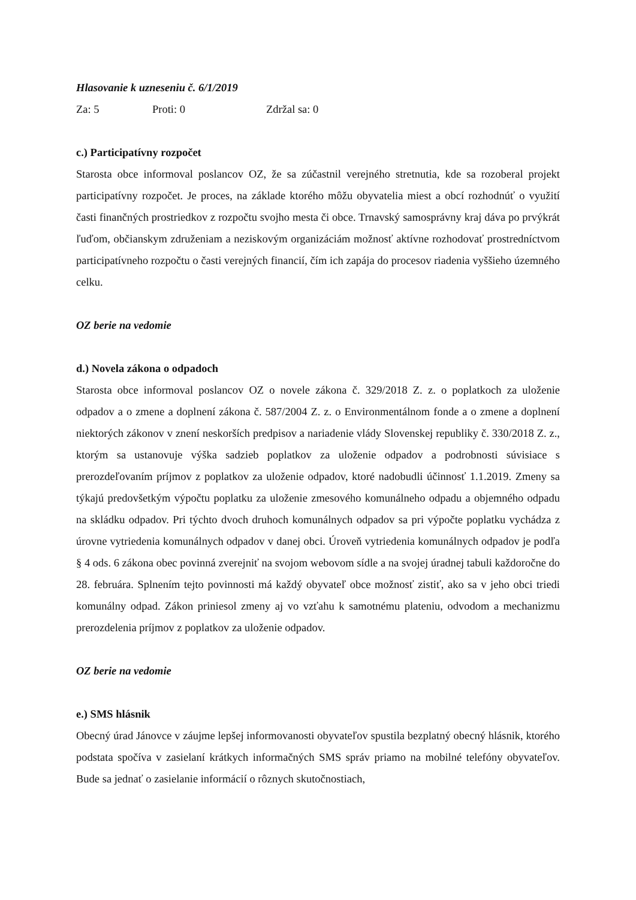Hlasovanie k uzneseniu č. 6/1/2019
Za: 5 Proti: 0 Zdržal sa: 0
c.) Participatívny rozpočet
Starosta obce informoval poslancov OZ, že sa zúčastnil verejného stretnutia, kde sa rozoberal projekt participatívny rozpočet. Je proces, na základe ktorého môžu obyvatelia miest a obcí rozhodnúť o využití časti finančných prostriedkov z rozpočtu svojho mesta či obce. Trnavský samosprávny kraj dáva po prvýkrát ľuďom, občianskym združeniam a neziskovým organizáciám možnosť aktívne rozhodovať prostredníctvom participatívneho rozpočtu o časti verejných financií, čím ich zapája do procesov riadenia vyššieho územného celku.
OZ berie na vedomie
d.) Novela zákona o odpadoch
Starosta obce informoval poslancov OZ o novele zákona č. 329/2018 Z. z. o poplatkoch za uloženie odpadov a o zmene a doplnení zákona č. 587/2004 Z. z. o Environmentálnom fonde a o zmene a doplnení niektorých zákonov v znení neskorších predpisov a nariadenie vlády Slovenskej republiky č. 330/2018 Z. z., ktorým sa ustanovuje výška sadzieb poplatkov za uloženie odpadov a podrobnosti súvisiace s prerozdeľovaním príjmov z poplatkov za uloženie odpadov, ktoré nadobudli účinnosť 1.1.2019. Zmeny sa týkajú predovšetkým výpočtu poplatku za uloženie zmesového komunálneho odpadu a objemného odpadu na skládku odpadov. Pri týchto dvoch druhoch komunálnych odpadov sa pri výpočte poplatku vychádza z úrovne vytriedenia komunálnych odpadov v danej obci. Úroveň vytriedenia komunálnych odpadov je podľa § 4 ods. 6 zákona obec povinná zverejniť na svojom webovom sídle a na svojej úradnej tabuli každoročne do 28. februára. Splnením tejto povinnosti má každý obyvateľ obce možnosť zistiť, ako sa v jeho obci triedi komunálny odpad. Zákon priniesol zmeny aj vo vzťahu k samotnému plateniu, odvodom a mechanizmu prerozdelenia príjmov z poplatkov za uloženie odpadov.
OZ berie na vedomie
e.) SMS hlásnik
Obecný úrad Jánovce v záujme lepšej informovanosti obyvateľov spustila bezplatný obecný hlásnik, ktorého podstata spočíva v zasielaní krátkych informačných SMS správ priamo na mobilné telefóny obyvateľov. Bude sa jednať o zasielanie informácií o rôznych skutočnostiach,